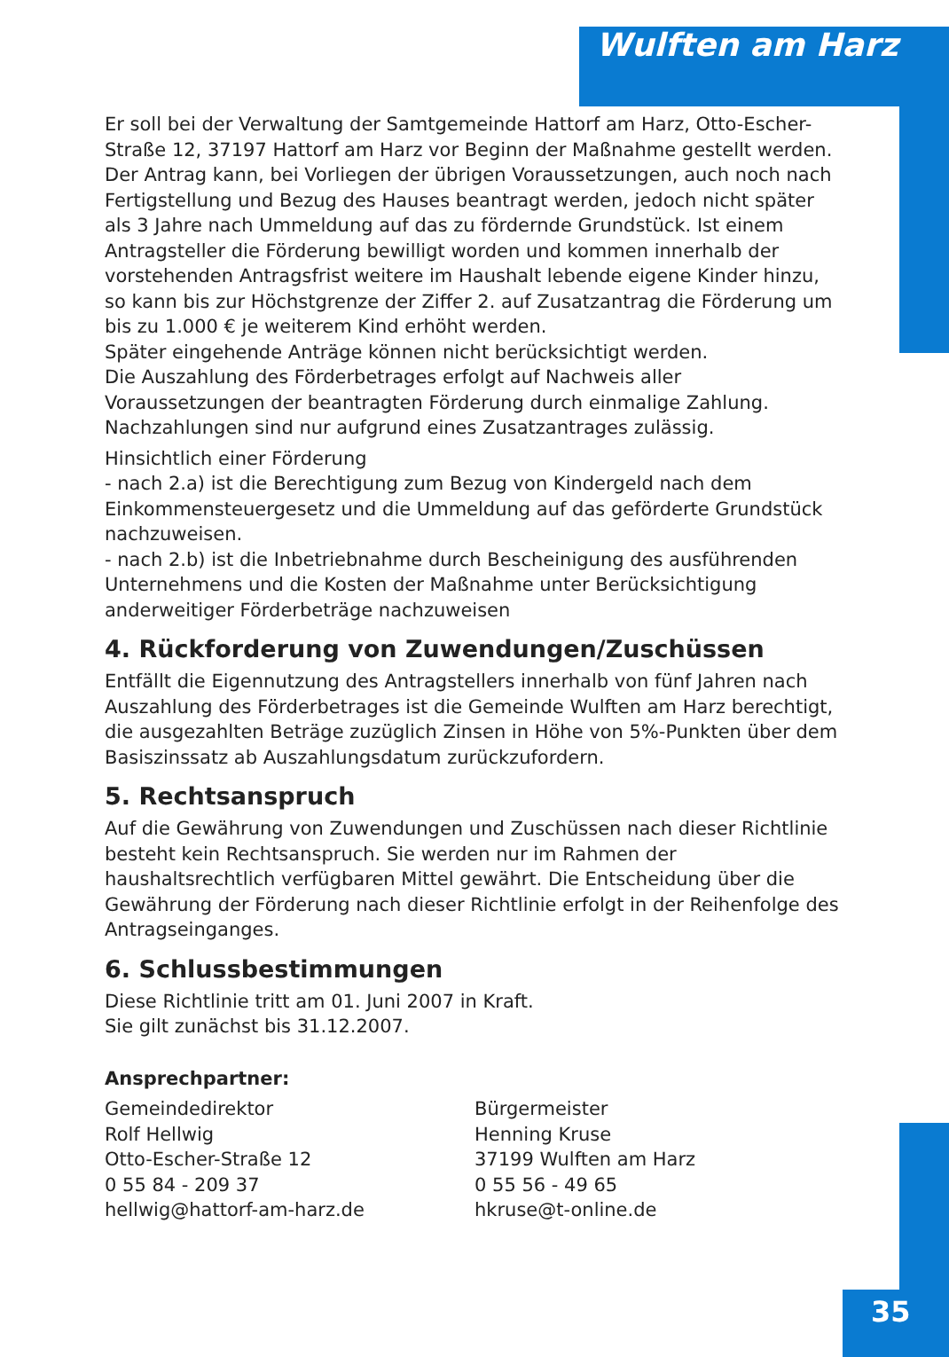Wulften am Harz
Er soll bei der Verwaltung der Samtgemeinde Hattorf am Harz, Otto-Escher-Straße 12, 37197 Hattorf am Harz vor Beginn der Maßnahme gestellt werden. Der Antrag kann, bei Vorliegen der übrigen Voraussetzungen, auch noch nach Fertigstellung und Bezug des Hauses beantragt werden, jedoch nicht später als 3 Jahre nach Ummeldung auf das zu fördernde Grundstück. Ist einem Antragsteller die Förderung bewilligt worden und kommen innerhalb der vorstehenden Antragsfrist weitere im Haushalt lebende eigene Kinder hinzu, so kann bis zur Höchstgrenze der Ziffer 2. auf Zusatzantrag die Förderung um bis zu 1.000 € je weiterem Kind erhöht werden.
Später eingehende Anträge können nicht berücksichtigt werden.
Die Auszahlung des Förderbetrages erfolgt auf Nachweis aller Voraussetzungen der beantragten Förderung durch einmalige Zahlung. Nachzahlungen sind nur aufgrund eines Zusatzantrages zulässig.
Hinsichtlich einer Förderung
- nach 2.a) ist die Berechtigung zum Bezug von Kindergeld nach dem Einkommensteuergesetz und die Ummeldung auf das geförderte Grundstück nachzuweisen.
- nach 2.b) ist die Inbetriebnahme durch Bescheinigung des ausführenden Unternehmens und die Kosten der Maßnahme unter Berücksichtigung anderweitiger Förderbeträge nachzuweisen
4. Rückforderung von Zuwendungen/Zuschüssen
Entfällt die Eigennutzung des Antragstellers innerhalb von fünf Jahren nach Auszahlung des Förderbetrages ist die Gemeinde Wulften am Harz berechtigt, die ausgezahlten Beträge zuzüglich Zinsen in Höhe von 5%-Punkten über dem Basiszinssatz ab Auszahlungsdatum zurückzufordern.
5. Rechtsanspruch
Auf die Gewährung von Zuwendungen und Zuschüssen nach dieser Richtlinie besteht kein Rechtsanspruch. Sie werden nur im Rahmen der haushaltsrechtlich verfügbaren Mittel gewährt. Die Entscheidung über die Gewährung der Förderung nach dieser Richtlinie erfolgt in der Reihenfolge des Antragseinganges.
6. Schlussbestimmungen
Diese Richtlinie tritt am 01. Juni 2007 in Kraft.
Sie gilt zunächst bis 31.12.2007.
Ansprechpartner:
Gemeindedirektor
Rolf Hellwig
Otto-Escher-Straße 12
0 55 84 - 209 37
hellwig@hattorf-am-harz.de
Bürgermeister
Henning Kruse
37199 Wulften am Harz
0 55 56 - 49 65
hkruse@t-online.de
35